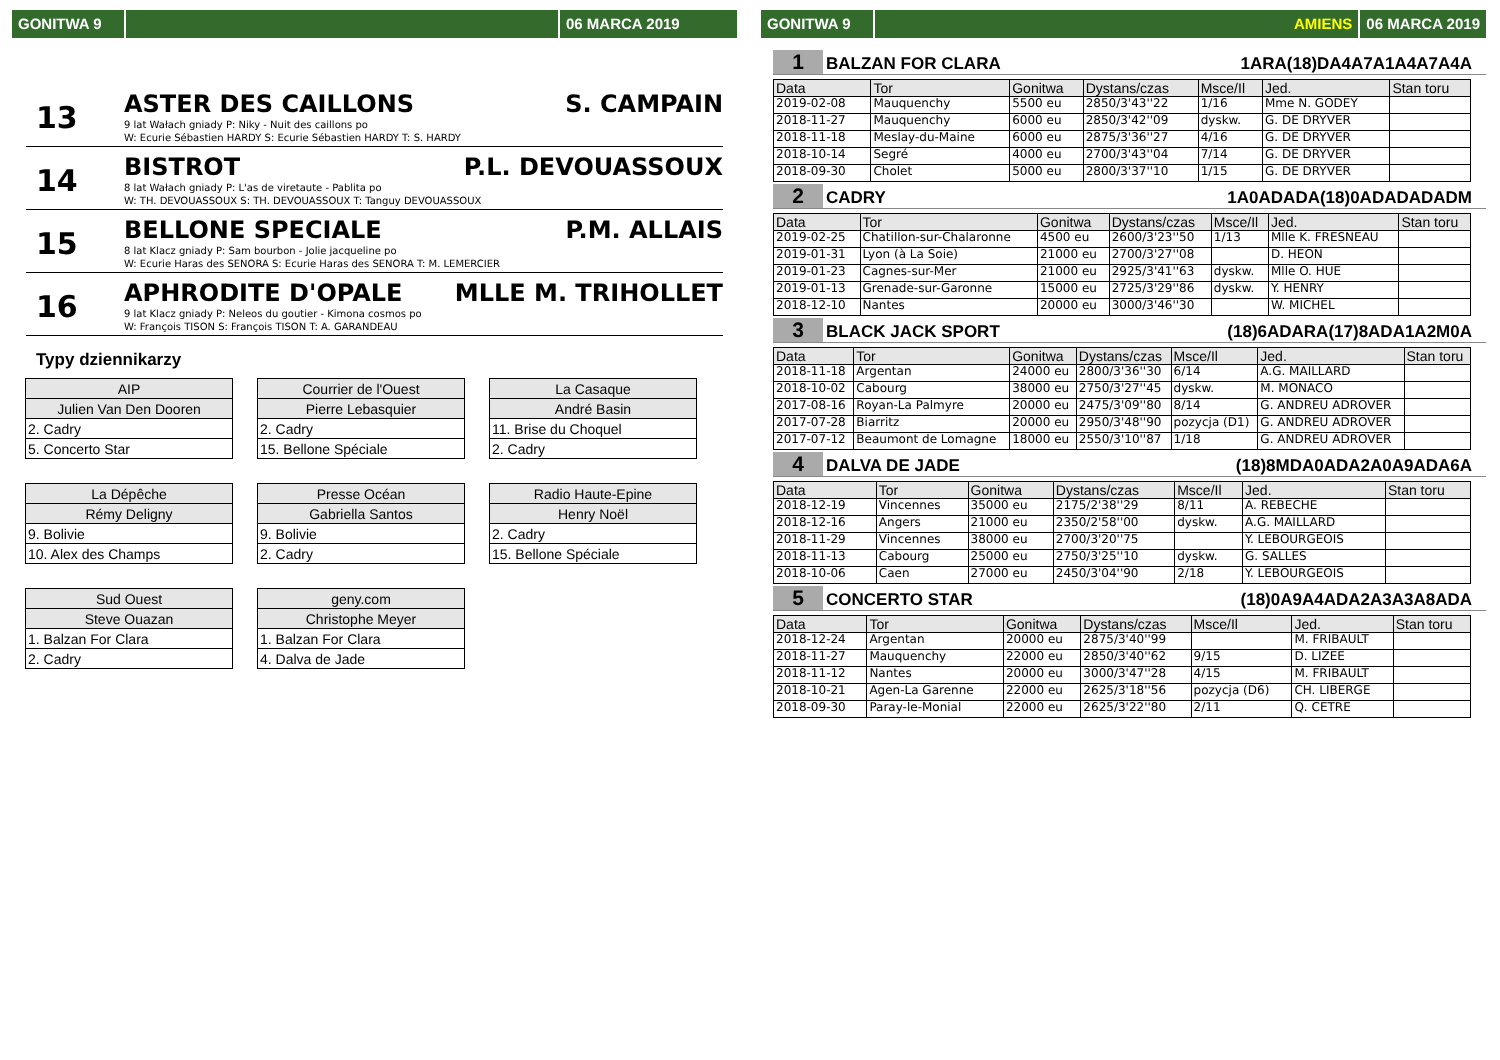GONITWA 9 06 MARCA 2019
13
ASTER DES CAILLONS S. CAMPAIN
9 lat Wałach gniady P: Niky - Nuit des caillons po
W: Ecurie Sébastien HARDY S: Ecurie Sébastien HARDY T: S. HARDY
14
BISTROT P.L. DEVOUASSOUX
8 lat Wałach gniady P: L'as de viretaute - Pablita po
W: TH. DEVOUASSOUX S: TH. DEVOUASSOUX T: Tanguy DEVOUASSOUX
15
BELLONE SPECIALE P.M. ALLAIS
8 lat Klacz gniady P: Sam bourbon - Jolie jacqueline po
W: Ecurie Haras des SENORA S: Ecurie Haras des SENORA T: M. LEMERCIER
16
APHRODITE D'OPALE MLLE M. TRIHOLLET
9 lat Klacz gniady P: Neleos du goutier - Kimona cosmos po
W: François TISON S: François TISON T: A. GARANDEAU
Typy dziennikarzy
| AIP |
| --- |
| Julien Van Den Dooren |
| 2. Cadry |
| 5. Concerto Star |
| Courrier de l'Ouest |
| --- |
| Pierre Lebasquier |
| 2. Cadry |
| 15. Bellone Spéciale |
| La Casaque |
| --- |
| André Basin |
| 11. Brise du Choquel |
| 2. Cadry |
| La Dépêche |
| --- |
| Rémy Deligny |
| 9. Bolivie |
| 10. Alex des Champs |
| Presse Océan |
| --- |
| Gabriella Santos |
| 9. Bolivie |
| 2. Cadry |
| Radio Haute-Epine |
| --- |
| Henry Noël |
| 2. Cadry |
| 15. Bellone Spéciale |
| Sud Ouest |
| --- |
| Steve Ouazan |
| 1. Balzan For Clara |
| 2. Cadry |
| geny.com |
| --- |
| Christophe Meyer |
| 1. Balzan For Clara |
| 4. Dalva de Jade |
GONITWA 9 AMIENS 06 MARCA 2019
1 BALZAN FOR CLARA 1ARA(18)DA4A7A1A4A7A4A
| Data | Tor | Gonitwa | Dystans/czas | Msce/Il | Jed. | Stan toru |
| --- | --- | --- | --- | --- | --- | --- |
| 2019-02-08 | Mauquenchy | 5500 eu | 2850/3'43''22 | 1/16 | Mme N. GODEY | |
| 2018-11-27 | Mauquenchy | 6000 eu | 2850/3'42''09 | dyskw. | G. DE DRYVER | |
| 2018-11-18 | Meslay-du-Maine | 6000 eu | 2875/3'36''27 | 4/16 | G. DE DRYVER | |
| 2018-10-14 | Segré | 4000 eu | 2700/3'43''04 | 7/14 | G. DE DRYVER | |
| 2018-09-30 | Cholet | 5000 eu | 2800/3'37''10 | 1/15 | G. DE DRYVER | |
2 CADRY 1A0ADADA(18)0ADADADADM
| Data | Tor | Gonitwa | Dystans/czas | Msce/Il | Jed. | Stan toru |
| --- | --- | --- | --- | --- | --- | --- |
| 2019-02-25 | Chatillon-sur-Chalaronne | 4500 eu | 2600/3'23''50 | 1/13 | Mlle K. FRESNEAU | |
| 2019-01-31 | Lyon (à La Soie) | 21000 eu | 2700/3'27''08 | | D. HEON | |
| 2019-01-23 | Cagnes-sur-Mer | 21000 eu | 2925/3'41''63 | dyskw. | Mlle O. HUE | |
| 2019-01-13 | Grenade-sur-Garonne | 15000 eu | 2725/3'29''86 | dyskw. | Y. HENRY | |
| 2018-12-10 | Nantes | 20000 eu | 3000/3'46''30 | | W. MICHEL | |
3 BLACK JACK SPORT (18)6ADARA(17)8ADA1A2M0A
| Data | Tor | Gonitwa | Dystans/czas | Msce/Il | Jed. | Stan toru |
| --- | --- | --- | --- | --- | --- | --- |
| 2018-11-18 | Argentan | 24000 eu | 2800/3'36''30 | 6/14 | A.G. MAILLARD | |
| 2018-10-02 | Cabourg | 38000 eu | 2750/3'27''45 | dyskw. | M. MONACO | |
| 2017-08-16 | Royan-La Palmyre | 20000 eu | 2475/3'09''80 | 8/14 | G. ANDREU ADROVER | |
| 2017-07-28 | Biarritz | 20000 eu | 2950/3'48''90 | pozycja (D1) | G. ANDREU ADROVER | |
| 2017-07-12 | Beaumont de Lomagne | 18000 eu | 2550/3'10''87 | 1/18 | G. ANDREU ADROVER | |
4 DALVA DE JADE (18)8MDA0ADA2A0A9ADA6A
| Data | Tor | Gonitwa | Dystans/czas | Msce/Il | Jed. | Stan toru |
| --- | --- | --- | --- | --- | --- | --- |
| 2018-12-19 | Vincennes | 35000 eu | 2175/2'38''29 | 8/11 | A. REBECHE | |
| 2018-12-16 | Angers | 21000 eu | 2350/2'58''00 | dyskw. | A.G. MAILLARD | |
| 2018-11-29 | Vincennes | 38000 eu | 2700/3'20''75 | | Y. LEBOURGEOIS | |
| 2018-11-13 | Cabourg | 25000 eu | 2750/3'25''10 | dyskw. | G. SALLES | |
| 2018-10-06 | Caen | 27000 eu | 2450/3'04''90 | 2/18 | Y. LEBOURGEOIS | |
5 CONCERTO STAR (18)0A9A4ADA2A3A3A8ADA
| Data | Tor | Gonitwa | Dystans/czas | Msce/Il | Jed. | Stan toru |
| --- | --- | --- | --- | --- | --- | --- |
| 2018-12-24 | Argentan | 20000 eu | 2875/3'40''99 | | M. FRIBAULT | |
| 2018-11-27 | Mauquenchy | 22000 eu | 2850/3'40''62 | 9/15 | D. LIZEE | |
| 2018-11-12 | Nantes | 20000 eu | 3000/3'47''28 | 4/15 | M. FRIBAULT | |
| 2018-10-21 | Agen-La Garenne | 22000 eu | 2625/3'18''56 | pozycja (D6) | CH. LIBERGE | |
| 2018-09-30 | Paray-le-Monial | 22000 eu | 2625/3'22''80 | 2/11 | Q. CETRE | |